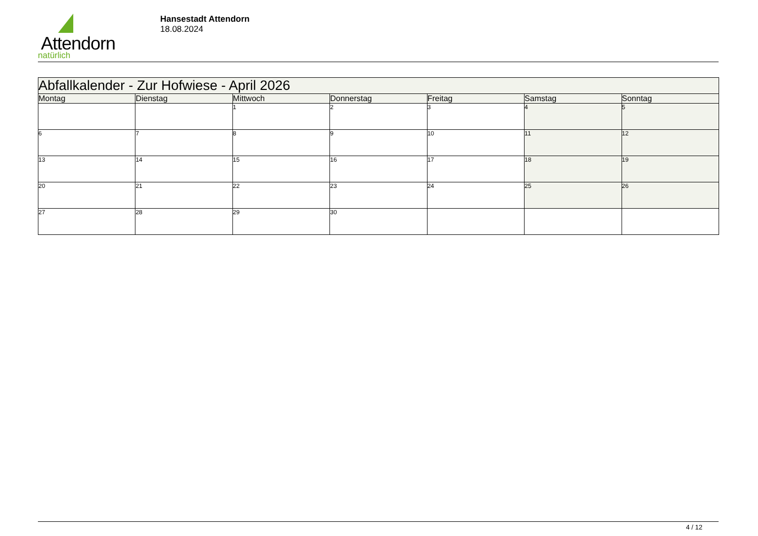Attendorn
natürlich
Hansestadt Attendorn
18.08.2024
| Abfallkalender - Zur Hofwiese - April 2026 | | | | | | |
| --- | --- | --- | --- | --- | --- | --- |
| Montag | Dienstag | Mittwoch | Donnerstag | Freitag | Samstag | Sonntag |
| | | 1 | 2 | 3 | 4 | 5 |
| 6 | 7 | 8 | 9 | 10 | 11 | 12 |
| 13 | 14 | 15 | 16 | 17 | 18 | 19 |
| 20 | 21 | 22 | 23 | 24 | 25 | 26 |
| 27 | 28 | 29 | 30 | | | |
4 / 12